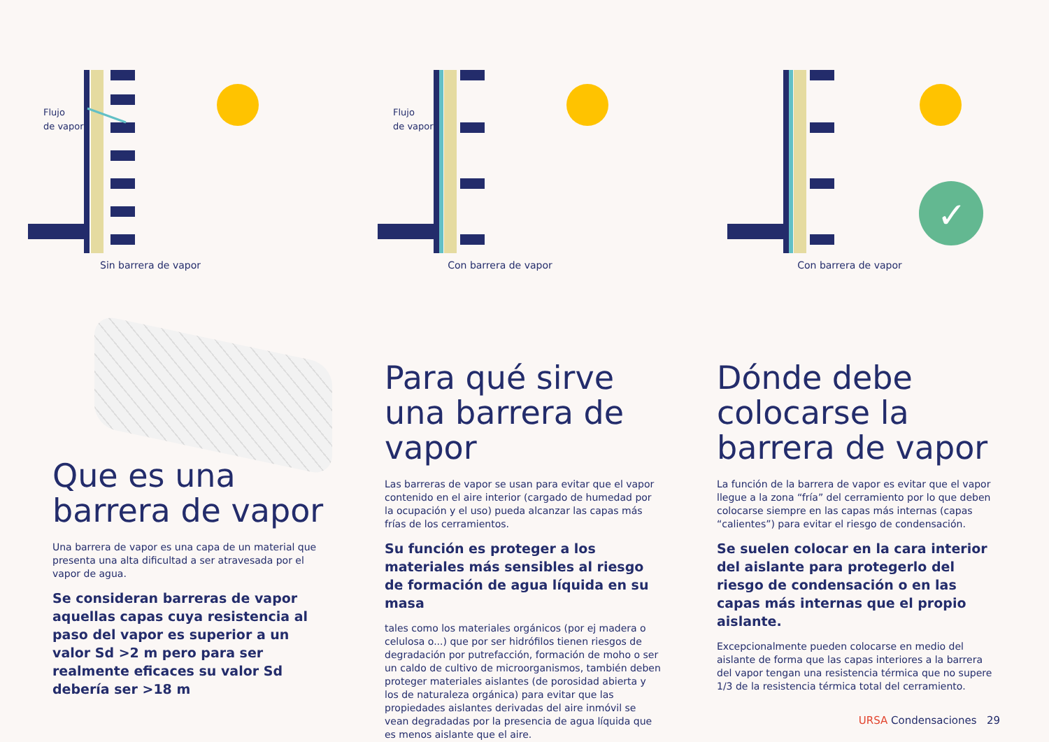Flujo
de vapor
Sin barrera de vapor
Flujo
de vapor
Con barrera de vapor
✓
Con barrera de vapor
Que es una
barrera de vapor
Una barrera de vapor es una capa de un material que presenta una alta dificultad a ser atravesada por el vapor de agua.
Se consideran barreras de vapor aquellas capas cuya resistencia al paso del vapor es superior a un valor Sd >2 m pero para ser realmente eficaces su valor Sd debería ser >18 m
Para qué sirve una barrera de vapor
Las barreras de vapor se usan para evitar que el vapor contenido en el aire interior (cargado de humedad por la ocupación y el uso) pueda alcanzar las capas más frías de los cerramientos.
Su función es proteger a los materiales más sensibles al riesgo de formación de agua líquida en su masa
tales como los materiales orgánicos (por ej madera o celulosa o...) que por ser hidrófilos tienen riesgos de degradación por putrefacción, formación de moho o ser un caldo de cultivo de microorganismos, también deben proteger materiales aislantes (de porosidad abierta y los de naturaleza orgánica) para evitar que las propiedades aislantes derivadas del aire inmóvil se vean degradadas por la presencia de agua líquida que es menos aislante que el aire.
Dónde debe colocarse la barrera de vapor
La función de la barrera de vapor es evitar que el vapor llegue a la zona “fría” del cerramiento por lo que deben colocarse siempre en las capas más internas (capas “calientes”) para evitar el riesgo de condensación.
Se suelen colocar en la cara interior del aislante para protegerlo del riesgo de condensación o en las capas más internas que el propio aislante.
Excepcionalmente pueden colocarse en medio del aislante de forma que las capas interiores a la barrera del vapor tengan una resistencia térmica que no supere 1/3 de la resistencia térmica total del cerramiento.
URSA Condensaciones 29